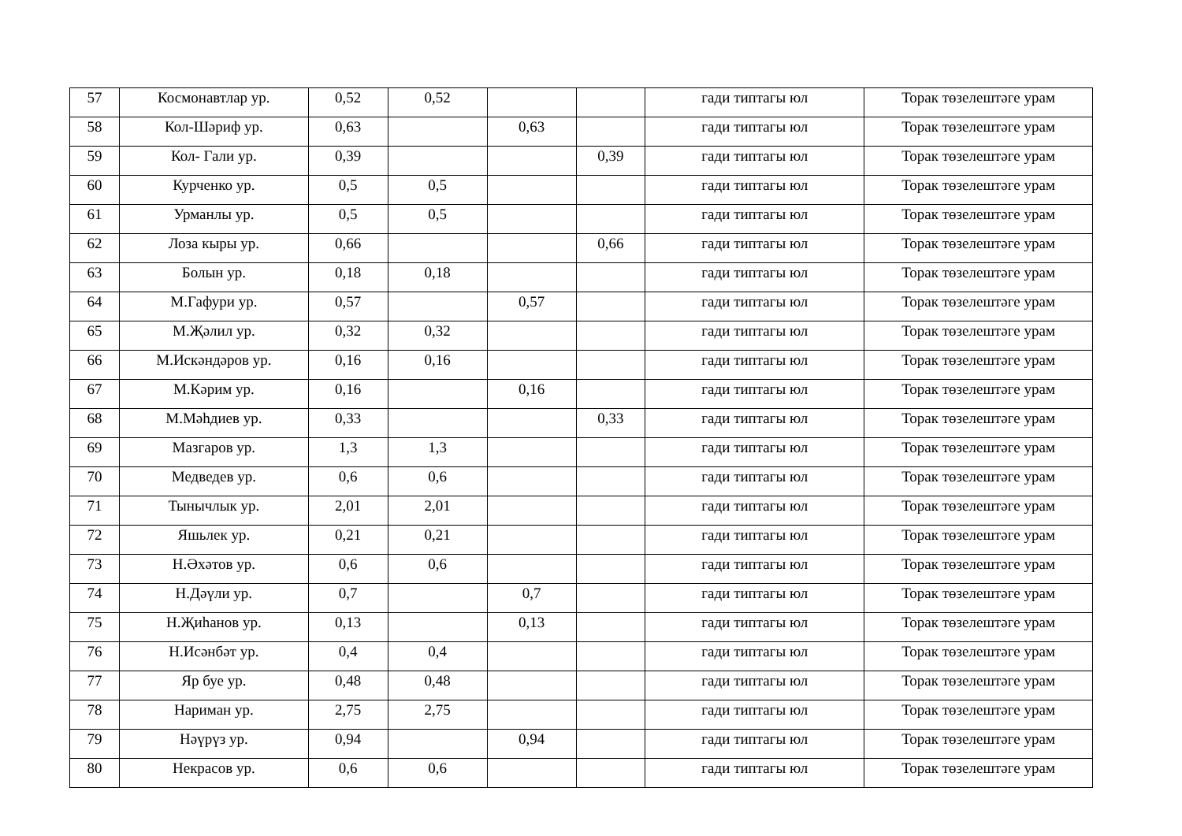| 57 | Космонавтлар ур. | 0,52 | 0,52 | | | гади типтагы юл | Торак төзелештәге урам |
| 58 | Кол-Шәриф ур. | 0,63 | | 0,63 | | гади типтагы юл | Торак төзелештәге урам |
| 59 | Кол- Гали ур. | 0,39 | | | 0,39 | гади типтагы юл | Торак төзелештәге урам |
| 60 | Курченко ур. | 0,5 | 0,5 | | | гади типтагы юл | Торак төзелештәге урам |
| 61 | Урманлы ур. | 0,5 | 0,5 | | | гади типтагы юл | Торак төзелештәге урам |
| 62 | Лоза кыры ур. | 0,66 | | | 0,66 | гади типтагы юл | Торак төзелештәге урам |
| 63 | Болын ур. | 0,18 | 0,18 | | | гади типтагы юл | Торак төзелештәге урам |
| 64 | М.Гафури ур. | 0,57 | | 0,57 | | гади типтагы юл | Торак төзелештәге урам |
| 65 | М.Җәлил ур. | 0,32 | 0,32 | | | гади типтагы юл | Торак төзелештәге урам |
| 66 | М.Искәндәров ур. | 0,16 | 0,16 | | | гади типтагы юл | Торак төзелештәге урам |
| 67 | М.Кәрим ур. | 0,16 | | 0,16 | | гади типтагы юл | Торак төзелештәге урам |
| 68 | М.Мәһдиев ур. | 0,33 | | | 0,33 | гади типтагы юл | Торак төзелештәге урам |
| 69 | Мазгаров ур. | 1,3 | 1,3 | | | гади типтагы юл | Торак төзелештәге урам |
| 70 | Медведев ур. | 0,6 | 0,6 | | | гади типтагы юл | Торак төзелештәге урам |
| 71 | Тынычлык ур. | 2,01 | 2,01 | | | гади типтагы юл | Торак төзелештәге урам |
| 72 | Яшьлек ур. | 0,21 | 0,21 | | | гади типтагы юл | Торак төзелештәге урам |
| 73 | Н.Әхәтов ур. | 0,6 | 0,6 | | | гади типтагы юл | Торак төзелештәге урам |
| 74 | Н.Дәүли ур. | 0,7 | | 0,7 | | гади типтагы юл | Торак төзелештәге урам |
| 75 | Н.Җиһанов ур. | 0,13 | | 0,13 | | гади типтагы юл | Торак төзелештәге урам |
| 76 | Н.Исәнбәт ур. | 0,4 | 0,4 | | | гади типтагы юл | Торак төзелештәге урам |
| 77 | Яр буе ур. | 0,48 | 0,48 | | | гади типтагы юл | Торак төзелештәге урам |
| 78 | Нариман ур. | 2,75 | 2,75 | | | гади типтагы юл | Торак төзелештәге урам |
| 79 | Нәүрүз ур. | 0,94 | | 0,94 | | гади типтагы юл | Торак төзелештәге урам |
| 80 | Некрасов ур. | 0,6 | 0,6 | | | гади типтагы юл | Торак төзелештәге урам |